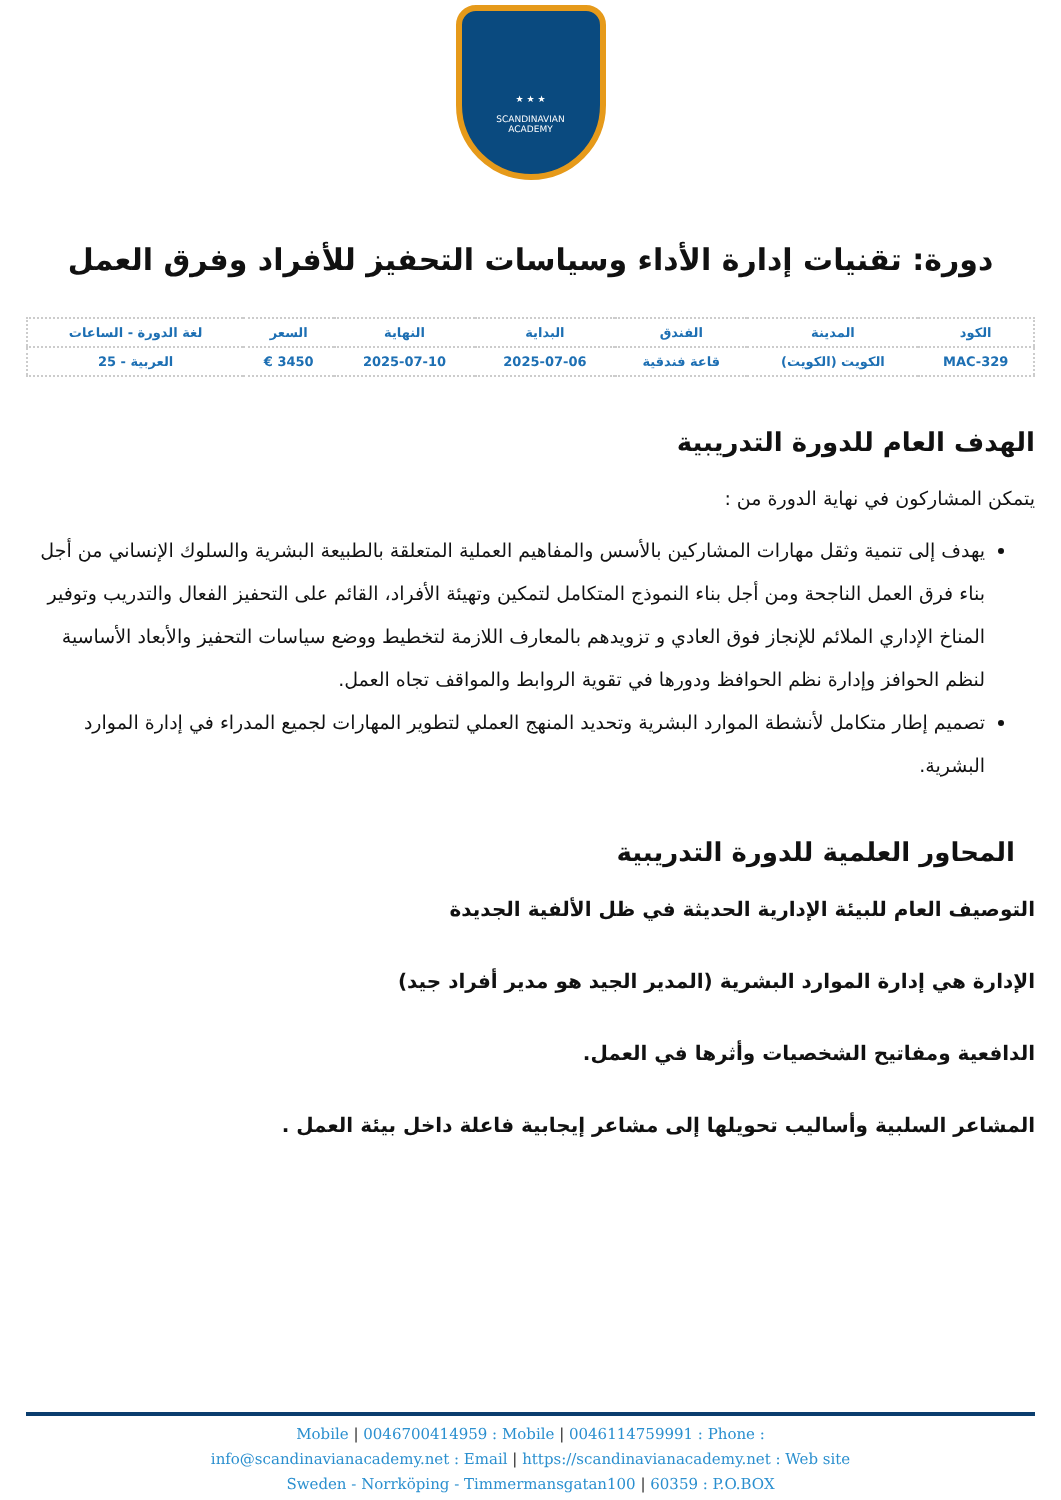★ ★ ★
SCANDINAVIAN
ACADEMY
دورة: تقنيات إدارة الأداء وسياسات التحفيز للأفراد وفرق العمل
| الكود | المدينة | الفندق | البداية | النهاية | السعر | لغة الدورة - الساعات |
| --- | --- | --- | --- | --- | --- | --- |
| MAC-329 | الكويت (الكويت) | قاعة فندقية | 2025-07-06 | 2025-07-10 | 3450 € | العربية - 25 |
الهدف العام للدورة التدريبية
يتمكن المشاركون في نهاية الدورة من :
يهدف إلى تنمية وثقل مهارات المشاركين بالأسس والمفاهيم العملية المتعلقة بالطبيعة البشرية والسلوك الإنساني من أجل بناء فرق العمل الناجحة ومن أجل بناء النموذج المتكامل لتمكين وتهيئة الأفراد، القائم على التحفيز الفعال والتدريب وتوفير المناخ الإداري الملائم للإنجاز فوق العادي و تزويدهم بالمعارف اللازمة لتخطيط ووضع سياسات التحفيز والأبعاد الأساسية لنظم الحوافز وإدارة نظم الحوافظ ودورها في تقوية الروابط والمواقف تجاه العمل.
تصميم إطار متكامل لأنشطة الموارد البشرية وتحديد المنهج العملي لتطوير المهارات لجميع المدراء في إدارة الموارد البشرية.
المحاور العلمية للدورة التدريبية
التوصيف العام للبيئة الإدارية الحديثة في ظل الألفية الجديدة
الإدارة هي إدارة الموارد البشرية (المدير الجيد هو مدير أفراد جيد)
الدافعية ومفاتيح الشخصيات وأثرها في العمل.
المشاعر السلبية وأساليب تحويلها إلى مشاعر إيجابية فاعلة داخل بيئة العمل .
Mobile | 0046700414959 : Mobile | 0046114759991 : Phone :
info@scandinavianacademy.net : Email | https://scandinavianacademy.net : Web site
Sweden - Norrköping - Timmermansgatan100 | 60359 : P.O.BOX